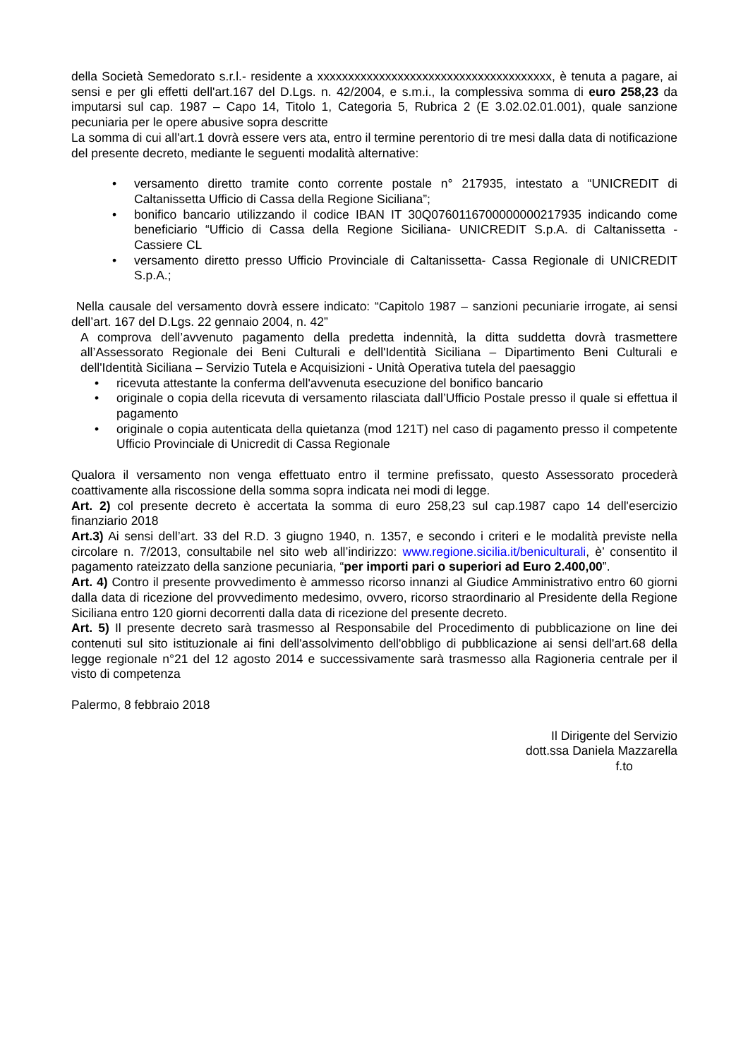della Società Semedorato s.r.l.- residente a xxxxxxxxxxxxxxxxxxxxxxxxxxxxxxxxxxxxxx, è tenuta a pagare, ai sensi e per gli effetti dell'art.167 del D.Lgs. n. 42/2004, e s.m.i., la complessiva somma di euro 258,23 da imputarsi sul cap. 1987 – Capo 14, Titolo 1, Categoria 5, Rubrica 2 (E 3.02.02.01.001), quale sanzione pecuniaria per le opere abusive sopra descritte
La somma di cui all'art.1 dovrà essere vers ata, entro il termine perentorio di tre mesi dalla data di notificazione del presente decreto, mediante le seguenti modalità alternative:
• versamento diretto tramite conto corrente postale n° 217935, intestato a “UNICREDIT di Caltanissetta Ufficio di Cassa della Regione Siciliana”;
• bonifico bancario utilizzando il codice IBAN IT 30Q0760116700000000217935 indicando come beneficiario “Ufficio di Cassa della Regione Siciliana- UNICREDIT S.p.A. di Caltanissetta - Cassiere CL
• versamento diretto presso Ufficio Provinciale di Caltanissetta- Cassa Regionale di UNICREDIT S.p.A.;
Nella causale del versamento dovrà essere indicato: “Capitolo 1987 – sanzioni pecuniarie irrogate, ai sensi dell’art. 167 del D.Lgs. 22 gennaio 2004, n. 42”
A comprova dell’avvenuto pagamento della predetta indennità, la ditta suddetta dovrà trasmettere all’Assessorato Regionale dei Beni Culturali e dell'Identità Siciliana – Dipartimento Beni Culturali e dell'Identità Siciliana – Servizio Tutela e Acquisizioni - Unità Operativa tutela del paesaggio
• ricevuta attestante la conferma dell'avvenuta esecuzione del bonifico bancario
• originale o copia della ricevuta di versamento rilasciata dall’Ufficio Postale presso il quale si effettua il pagamento
• originale o copia autenticata della quietanza (mod 121T) nel caso di pagamento presso il competente Ufficio Provinciale di Unicredit di Cassa Regionale
Qualora il versamento non venga effettuato entro il termine prefissato, questo Assessorato procederà coattivamente alla riscossione della somma sopra indicata nei modi di legge.
Art. 2) col presente decreto è accertata la somma di euro 258,23 sul cap.1987 capo 14 dell'esercizio finanziario 2018
Art.3) Ai sensi dell’art. 33 del R.D. 3 giugno 1940, n. 1357, e secondo i criteri e le modalità previste nella circolare n. 7/2013, consultabile nel sito web all’indirizzo: www.regione.sicilia.it/beniculturali, è’ consentito il pagamento rateizzato della sanzione pecuniaria, “per importi pari o superiori ad Euro 2.400,00”.
Art. 4) Contro il presente provvedimento è ammesso ricorso innanzi al Giudice Amministrativo entro 60 giorni dalla data di ricezione del provvedimento medesimo, ovvero, ricorso straordinario al Presidente della Regione Siciliana entro 120 giorni decorrenti dalla data di ricezione del presente decreto.
Art. 5) Il presente decreto sarà trasmesso al Responsabile del Procedimento di pubblicazione on line dei contenuti sul sito istituzionale ai fini dell'assolvimento dell'obbligo di pubblicazione ai sensi dell'art.68 della legge regionale n°21 del 12 agosto 2014 e successivamente sarà trasmesso alla Ragioneria centrale per il visto di competenza
Palermo, 8 febbraio 2018
Il Dirigente del Servizio
dott.ssa Daniela Mazzarella
f.to